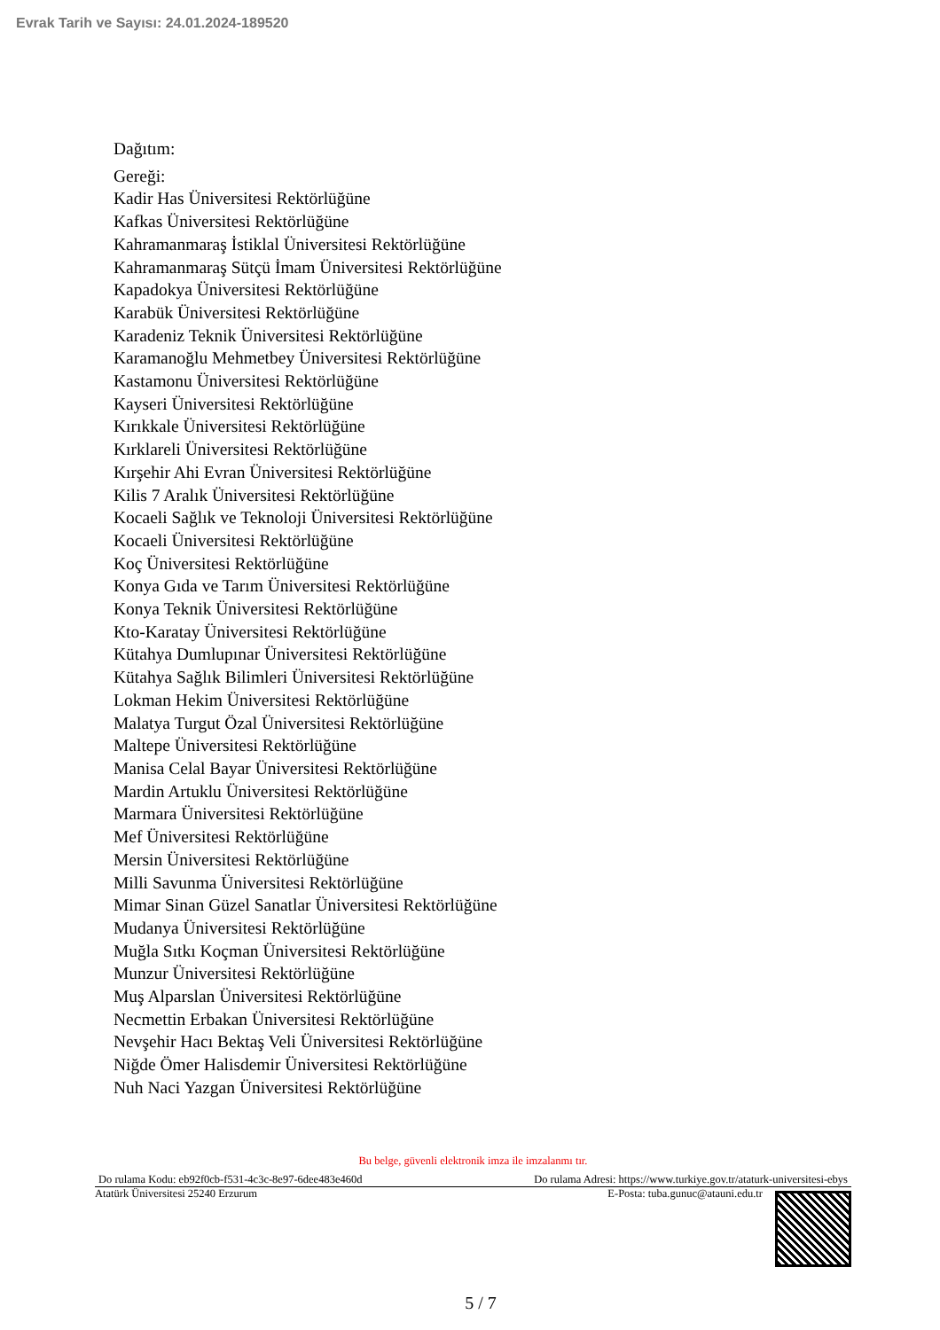Evrak Tarih ve Sayısı: 24.01.2024-189520
Dağıtım:
Gereği:
Kadir Has Üniversitesi Rektörlüğüne
Kafkas Üniversitesi Rektörlüğüne
Kahramanmaraş İstiklal Üniversitesi Rektörlüğüne
Kahramanmaraş Sütçü İmam Üniversitesi Rektörlüğüne
Kapadokya Üniversitesi Rektörlüğüne
Karabük Üniversitesi Rektörlüğüne
Karadeniz Teknik Üniversitesi Rektörlüğüne
Karamanoğlu Mehmetbey Üniversitesi Rektörlüğüne
Kastamonu Üniversitesi Rektörlüğüne
Kayseri Üniversitesi Rektörlüğüne
Kırıkkale Üniversitesi Rektörlüğüne
Kırklareli Üniversitesi Rektörlüğüne
Kırşehir Ahi Evran Üniversitesi Rektörlüğüne
Kilis 7 Aralık Üniversitesi Rektörlüğüne
Kocaeli Sağlık ve Teknoloji Üniversitesi Rektörlüğüne
Kocaeli Üniversitesi Rektörlüğüne
Koç Üniversitesi Rektörlüğüne
Konya Gıda ve Tarım Üniversitesi Rektörlüğüne
Konya Teknik Üniversitesi Rektörlüğüne
Kto-Karatay Üniversitesi Rektörlüğüne
Kütahya Dumlupınar Üniversitesi Rektörlüğüne
Kütahya Sağlık Bilimleri Üniversitesi Rektörlüğüne
Lokman Hekim Üniversitesi Rektörlüğüne
Malatya Turgut Özal Üniversitesi Rektörlüğüne
Maltepe Üniversitesi Rektörlüğüne
Manisa Celal Bayar Üniversitesi Rektörlüğüne
Mardin Artuklu Üniversitesi Rektörlüğüne
Marmara Üniversitesi Rektörlüğüne
Mef Üniversitesi Rektörlüğüne
Mersin Üniversitesi Rektörlüğüne
Milli Savunma Üniversitesi Rektörlüğüne
Mimar Sinan Güzel Sanatlar Üniversitesi Rektörlüğüne
Mudanya Üniversitesi Rektörlüğüne
Muğla Sıtkı Koçman Üniversitesi Rektörlüğüne
Munzur Üniversitesi Rektörlüğüne
Muş Alparslan Üniversitesi Rektörlüğüne
Necmettin Erbakan Üniversitesi Rektörlüğüne
Nevşehir Hacı Bektaş Veli Üniversitesi Rektörlüğüne
Niğde Ömer Halisdemir Üniversitesi Rektörlüğüne
Nuh Naci Yazgan Üniversitesi Rektörlüğüne
Bu belge, güvenli elektronik imza ile imzalanmı tır.
Do rulama Kodu: eb92f0cb-f531-4c3c-8e97-6dee483e460d Do rulama Adresi: https://www.turkiye.gov.tr/ataturk-universitesi-ebys
Atatürk Üniversitesi 25240 Erzurum E-Posta: tuba.gunuc@atauni.edu.tr
5 / 7